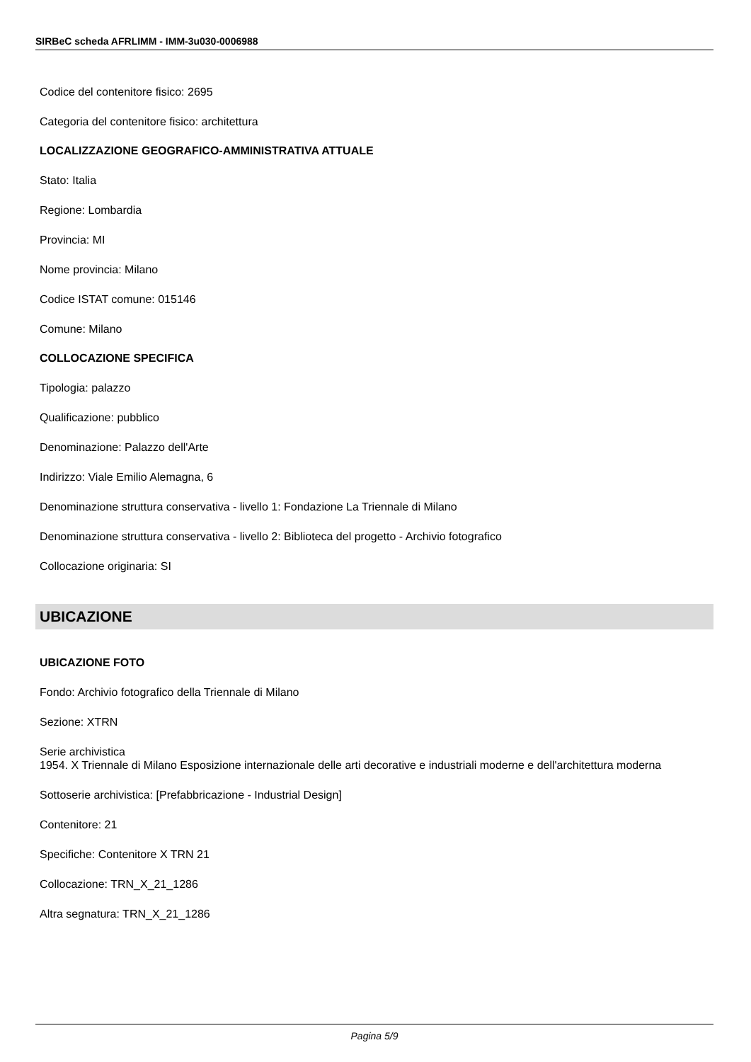SIRBeC scheda AFRLIMM - IMM-3u030-0006988
Codice del contenitore fisico: 2695
Categoria del contenitore fisico: architettura
LOCALIZZAZIONE GEOGRAFICO-AMMINISTRATIVA ATTUALE
Stato: Italia
Regione: Lombardia
Provincia: MI
Nome provincia: Milano
Codice ISTAT comune: 015146
Comune: Milano
COLLOCAZIONE SPECIFICA
Tipologia: palazzo
Qualificazione: pubblico
Denominazione: Palazzo dell'Arte
Indirizzo: Viale Emilio Alemagna, 6
Denominazione struttura conservativa - livello 1: Fondazione La Triennale di Milano
Denominazione struttura conservativa - livello 2: Biblioteca del progetto - Archivio fotografico
Collocazione originaria: SI
UBICAZIONE
UBICAZIONE FOTO
Fondo: Archivio fotografico della Triennale di Milano
Sezione: XTRN
Serie archivistica
1954. X Triennale di Milano Esposizione internazionale delle arti decorative e industriali moderne e dell'architettura moderna
Sottoserie archivistica: [Prefabbricazione - Industrial Design]
Contenitore: 21
Specifiche: Contenitore X TRN 21
Collocazione: TRN_X_21_1286
Altra segnatura: TRN_X_21_1286
Pagina 5/9